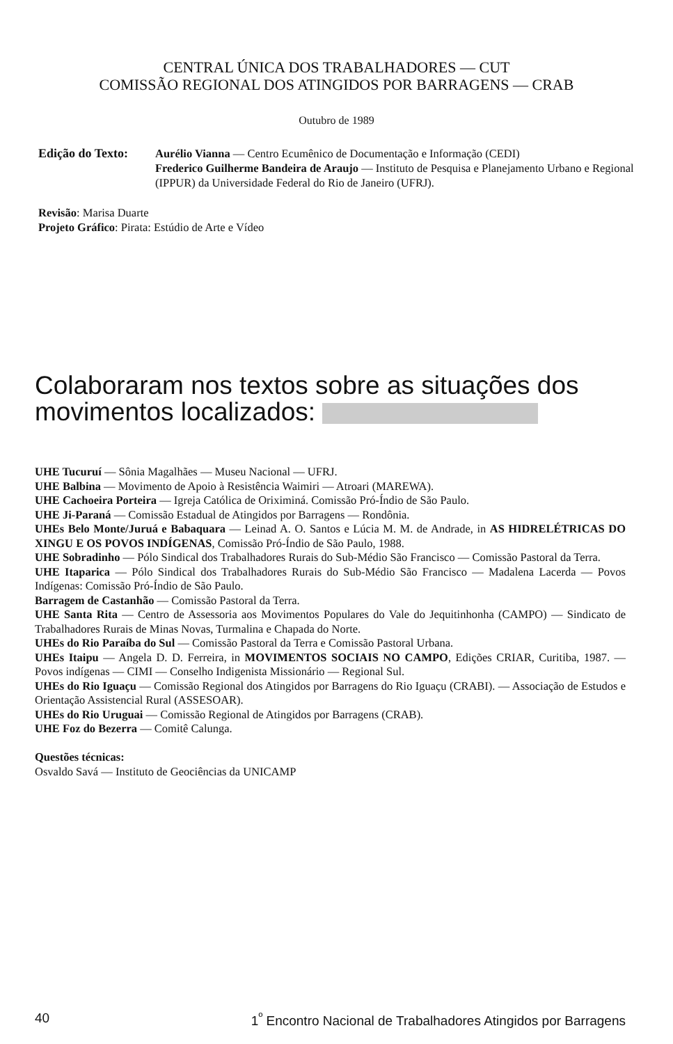CENTRAL ÚNICA DOS TRABALHADORES — CUT
COMISSÃO REGIONAL DOS ATINGIDOS POR BARRAGENS — CRAB
Outubro de 1989
Edição do Texto:
Aurélio Vianna — Centro Ecumênico de Documentação e Informação (CEDI)
Frederico Guilherme Bandeira de Araujo — Instituto de Pesquisa e Planejamento Urbano e Regional (IPPUR) da Universidade Federal do Rio de Janeiro (UFRJ).
Revisão: Marisa Duarte
Projeto Gráfico: Pirata: Estúdio de Arte e Vídeo
Colaboraram nos textos sobre as situações dos movimentos localizados:
UHE Tucuruí — Sônia Magalhães — Museu Nacional — UFRJ.
UHE Balbina — Movimento de Apoio à Resistência Waimiri — Atroari (MAREWA).
UHE Cachoeira Porteira — Igreja Católica de Oriximiná. Comissão Pró-Índio de São Paulo.
UHE Ji-Paraná — Comissão Estadual de Atingidos por Barragens — Rondônia.
UHEs Belo Monte/Juruá e Babaquara — Leinad A. O. Santos e Lúcia M. M. de Andrade, in AS HIDRELÉTRICAS DO XINGU E OS POVOS INDÍGENAS, Comissão Pró-Índio de São Paulo, 1988.
UHE Sobradinho — Pólo Sindical dos Trabalhadores Rurais do Sub-Médio São Francisco — Comissão Pastoral da Terra.
UHE Itaparica — Pólo Sindical dos Trabalhadores Rurais do Sub-Médio São Francisco — Madalena Lacerda — Povos Indígenas: Comissão Pró-Índio de São Paulo.
Barragem de Castanhão — Comissão Pastoral da Terra.
UHE Santa Rita — Centro de Assessoria aos Movimentos Populares do Vale do Jequitinhonha (CAMPO) — Sindicato de Trabalhadores Rurais de Minas Novas, Turmalina e Chapada do Norte.
UHEs do Rio Paraíba do Sul — Comissão Pastoral da Terra e Comissão Pastoral Urbana.
UHEs Itaipu — Angela D. D. Ferreira, in MOVIMENTOS SOCIAIS NO CAMPO, Edições CRIAR, Curitiba, 1987. — Povos indígenas — CIMI — Conselho Indigenista Missionário — Regional Sul.
UHEs do Rio Iguaçu — Comissão Regional dos Atingidos por Barragens do Rio Iguaçu (CRABI). — Associação de Estudos e Orientação Assistencial Rural (ASSESOAR).
UHEs do Rio Uruguai — Comissão Regional de Atingidos por Barragens (CRAB).
UHE Foz do Bezerra — Comitê Calunga.
Questões técnicas:
Osvaldo Savá — Instituto de Geociências da UNICAMP
40 1<sup>º</sup> Encontro Nacional de Trabalhadores Atingidos por Barragens